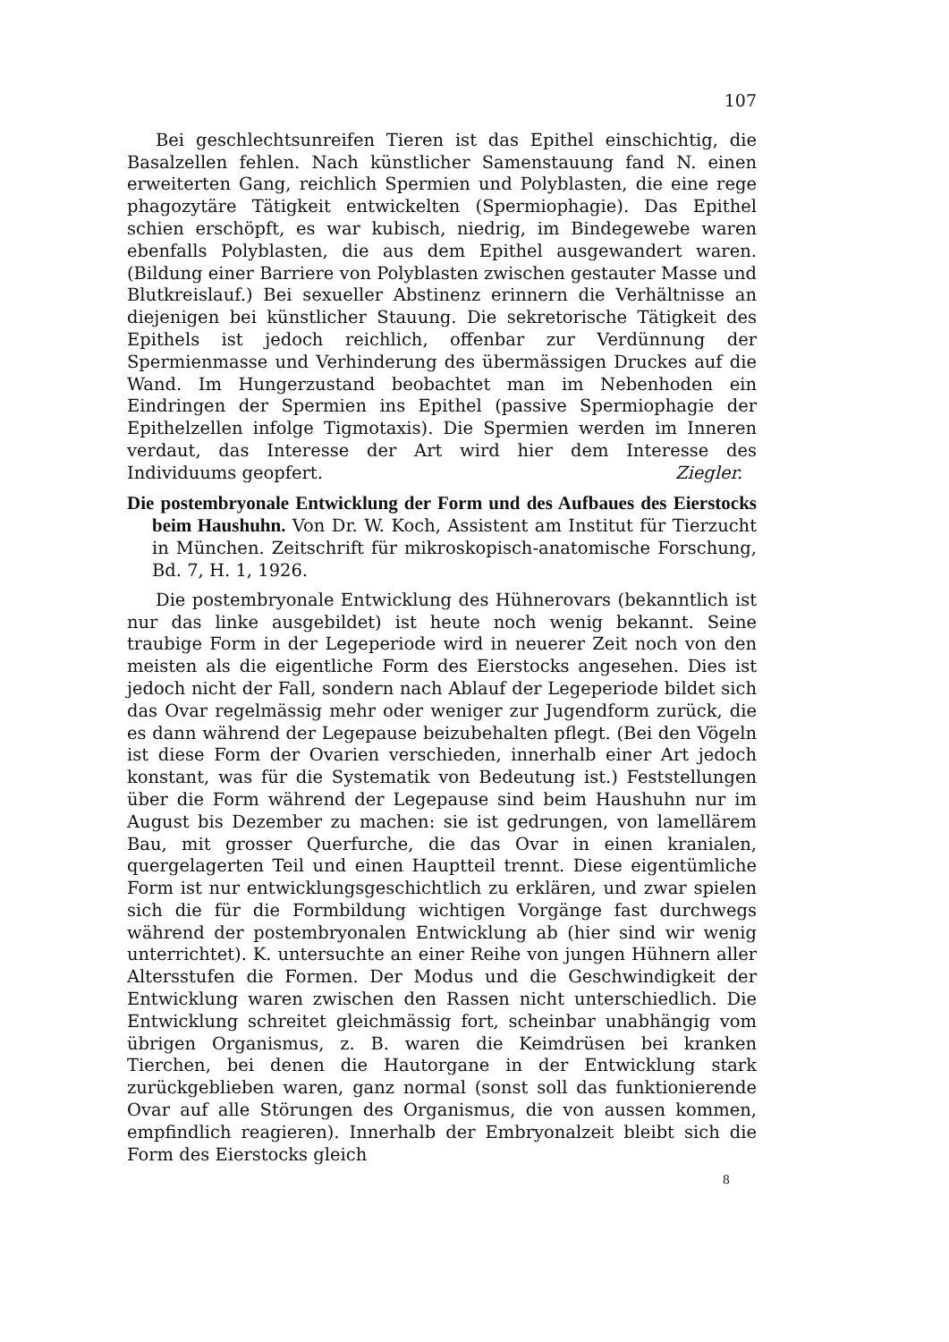107
Bei geschlechtsunreifen Tieren ist das Epithel einschichtig, die Basalzellen fehlen. Nach künstlicher Samenstauung fand N. einen erweiterten Gang, reichlich Spermien und Polyblasten, die eine rege phagozytäre Tätigkeit entwickelten (Spermiophagie). Das Epithel schien erschöpft, es war kubisch, niedrig, im Bindegewebe waren ebenfalls Polyblasten, die aus dem Epithel ausgewandert waren. (Bildung einer Barriere von Polyblasten zwischen gestauter Masse und Blutkreislauf.) Bei sexueller Abstinenz erinnern die Verhältnisse an diejenigen bei künstlicher Stauung. Die sekretorische Tätigkeit des Epithels ist jedoch reichlich, offenbar zur Verdünnung der Spermienmasse und Verhinderung des übermässigen Druckes auf die Wand. Im Hungerzustand beobachtet man im Nebenhoden ein Eindringen der Spermien ins Epithel (passive Spermiophagie der Epithelzellen infolge Tigmotaxis). Die Spermien werden im Inneren verdaut, das Interesse der Art wird hier dem Interesse des Individuums geopfert.
Ziegler.
Die postembryonale Entwicklung der Form und des Aufbaues des Eierstocks beim Haushuhn. Von Dr. W. Koch, Assistent am Institut für Tierzucht in München. Zeitschrift für mikroskopisch-anatomische Forschung, Bd. 7, H. 1, 1926.
Die postembryonale Entwicklung des Hühnerovars (bekanntlich ist nur das linke ausgebildet) ist heute noch wenig bekannt. Seine traubige Form in der Legeperiode wird in neuerer Zeit noch von den meisten als die eigentliche Form des Eierstocks angesehen. Dies ist jedoch nicht der Fall, sondern nach Ablauf der Legeperiode bildet sich das Ovar regelmässig mehr oder weniger zur Jugendform zurück, die es dann während der Legepause beizubehalten pflegt. (Bei den Vögeln ist diese Form der Ovarien verschieden, innerhalb einer Art jedoch konstant, was für die Systematik von Bedeutung ist.) Feststellungen über die Form während der Legepause sind beim Haushuhn nur im August bis Dezember zu machen: sie ist gedrungen, von lamellärem Bau, mit grosser Querfurche, die das Ovar in einen kranialen, quergelagerten Teil und einen Hauptteil trennt. Diese eigentümliche Form ist nur entwicklungsgeschichtlich zu erklären, und zwar spielen sich die für die Formbildung wichtigen Vorgänge fast durchwegs während der postembryonalen Entwicklung ab (hier sind wir wenig unterrichtet). K. untersuchte an einer Reihe von jungen Hühnern aller Altersstufen die Formen. Der Modus und die Geschwindigkeit der Entwicklung waren zwischen den Rassen nicht unterschiedlich. Die Entwicklung schreitet gleichmässig fort, scheinbar unabhängig vom übrigen Organismus, z. B. waren die Keimdrüsen bei kranken Tierchen, bei denen die Hautorgane in der Entwicklung stark zurückgeblieben waren, ganz normal (sonst soll das funktionierende Ovar auf alle Störungen des Organismus, die von aussen kommen, empfindlich reagieren). Innerhalb der Embryonalzeit bleibt sich die Form des Eierstocks gleich
8